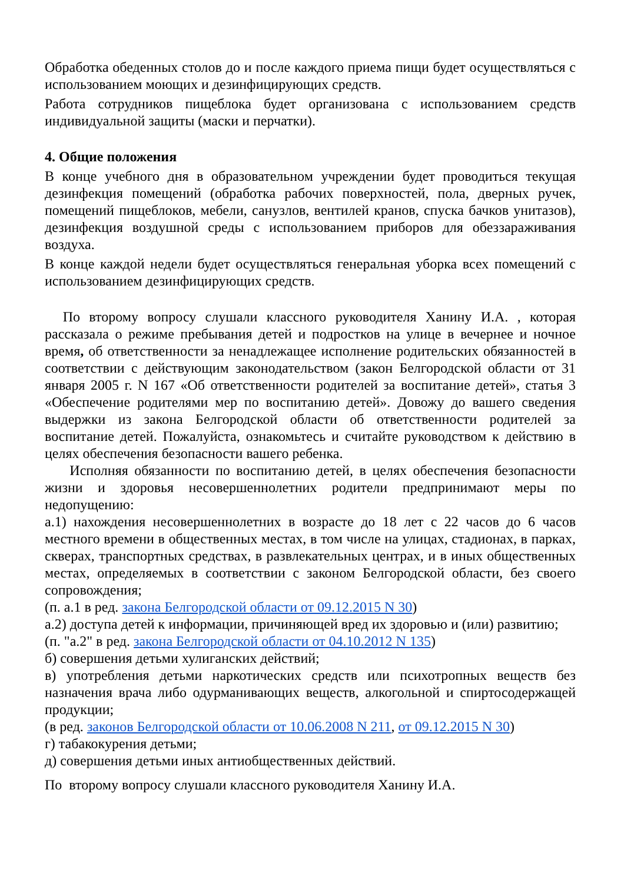Обработка обеденных столов до и после каждого приема пищи будет осуществляться с использованием моющих и дезинфицирующих средств.
Работа сотрудников пищеблока будет организована с использованием средств индивидуальной защиты (маски и перчатки).
4. Общие положения
В конце учебного дня в образовательном учреждении будет проводиться текущая дезинфекция помещений (обработка рабочих поверхностей, пола, дверных ручек, помещений пищеблоков, мебели, санузлов, вентилей кранов, спуска бачков унитазов), дезинфекция воздушной среды с использованием приборов для обеззараживания воздуха.
В конце каждой недели будет осуществляться генеральная уборка всех помещений с использованием дезинфицирующих средств.
По второму вопросу слушали классного руководителя Ханину И.А. , которая рассказала о режиме пребывания детей и подростков на улице в вечернее и ночное время, об ответственности за ненадлежащее исполнение родительских обязанностей в соответствии с действующим законодательством (закон Белгородской области от 31 января 2005 г. N 167 «Об ответственности родителей за воспитание детей», статья 3 «Обеспечение родителями мер по воспитанию детей». Довожу до вашего сведения выдержки из закона Белгородской области об ответственности родителей за воспитание детей. Пожалуйста, ознакомьтесь и считайте руководством к действию в целях обеспечения безопасности вашего ребенка.
Исполняя обязанности по воспитанию детей, в целях обеспечения безопасности жизни и здоровья несовершеннолетних родители предпринимают меры по недопущению:
а.1) нахождения несовершеннолетних в возрасте до 18 лет с 22 часов до 6 часов местного времени в общественных местах, в том числе на улицах, стадионах, в парках, скверах, транспортных средствах, в развлекательных центрах, и в иных общественных местах, определяемых в соответствии с законом Белгородской области, без своего сопровождения;
(п. а.1 в ред. закона Белгородской области от 09.12.2015 N 30)
а.2) доступа детей к информации, причиняющей вред их здоровью и (или) развитию;
(п. "а.2" в ред. закона Белгородской области от 04.10.2012 N 135)
б) совершения детьми хулиганских действий;
в) употребления детьми наркотических средств или психотропных веществ без назначения врача либо одурманивающих веществ, алкогольной и спиртосодержащей продукции;
(в ред. законов Белгородской области от 10.06.2008 N 211, от 09.12.2015 N 30)
г) табакокурения детьми;
д) совершения детьми иных антиобщественных действий.
По второму вопросу слушали классного руководителя Ханину И.А.